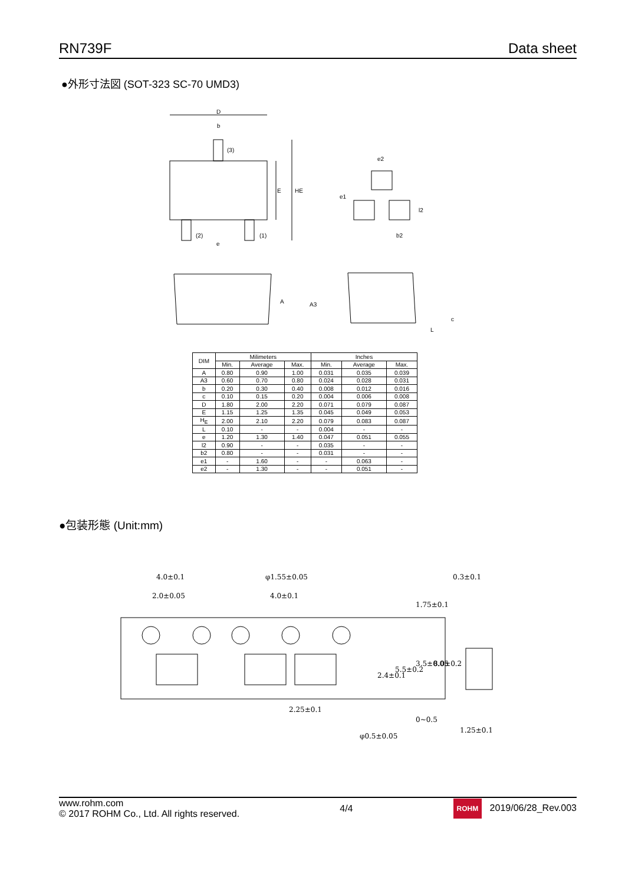RN739F Data sheet
●外形寸法図 (SOT-323 SC-70 UMD3)
D
b
(3)
E
HE
(2)
(1)
e
e2
e1
l2
b2
A
A3
c
L
| DIM | Milimeters | | | Inches | | |
| --- | --- | --- | --- | --- | --- | --- |
| | Min. | Average | Max. | Min. | Average | Max. |
| A | 0.80 | 0.90 | 1.00 | 0.031 | 0.035 | 0.039 |
| A3 | 0.60 | 0.70 | 0.80 | 0.024 | 0.028 | 0.031 |
| b | 0.20 | 0.30 | 0.40 | 0.008 | 0.012 | 0.016 |
| c | 0.10 | 0.15 | 0.20 | 0.004 | 0.006 | 0.008 |
| D | 1.80 | 2.00 | 2.20 | 0.071 | 0.079 | 0.087 |
| E | 1.15 | 1.25 | 1.35 | 0.045 | 0.049 | 0.053 |
| H<sub>E</sub> | 2.00 | 2.10 | 2.20 | 0.079 | 0.083 | 0.087 |
| L | 0.10 | - | - | 0.004 | - | - |
| e | 1.20 | 1.30 | 1.40 | 0.047 | 0.051 | 0.055 |
| l2 | 0.90 | - | - | 0.035 | - | - |
| b2 | 0.80 | - | - | 0.031 | - | - |
| e1 | - | 1.60 | - | - | 0.063 | - |
| e2 | - | 1.30 | - | - | 0.051 | - |
●包装形態 (Unit:mm)
4.0±0.1
2.0±0.05
φ1.55±0.05
4.0±0.1
0.3±0.1
2.25±0.1
φ0.5±0.05
1.25±0.1
1.75±0.1
3.5±0.05
8.0±0.2
5.5±0.2
2.4±0.1
0~0.5
www.rohm.com
© 2017 ROHM Co., Ltd. All rights reserved.
4/4
ROHM 2019/06/28_Rev.003